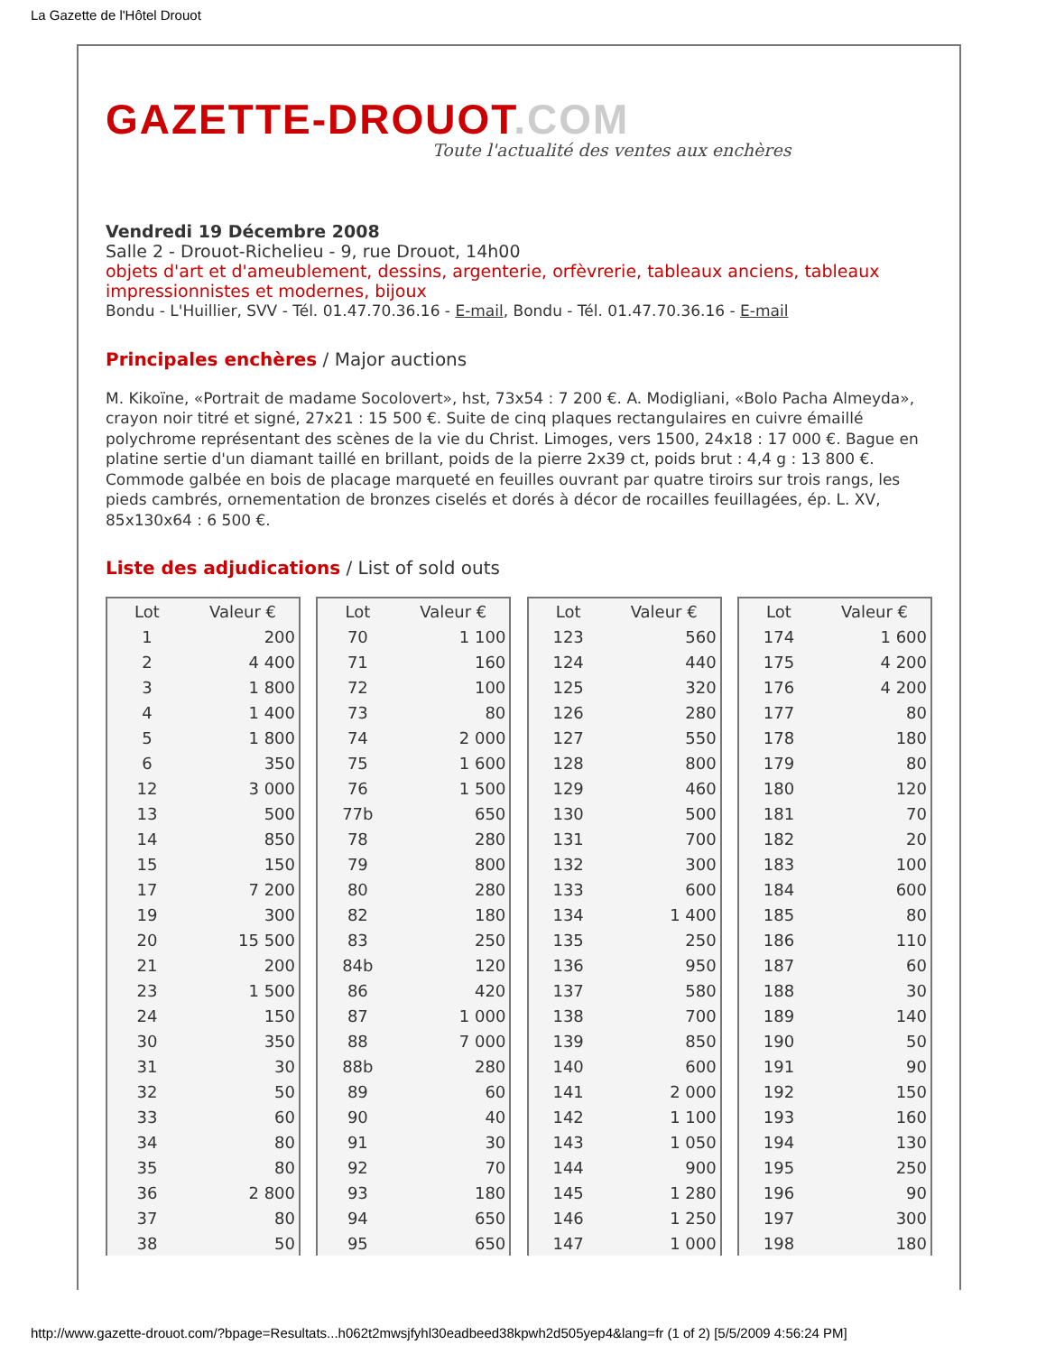La Gazette de l'Hôtel Drouot
GAZETTE-DROUOT.COM
Toute l'actualité des ventes aux enchères
Vendredi 19 Décembre 2008
Salle 2 - Drouot-Richelieu - 9, rue Drouot, 14h00
objets d'art et d'ameublement, dessins, argenterie, orfèvrerie, tableaux anciens, tableaux impressionnistes et modernes, bijoux
Bondu - L'Huillier, SVV - Tél. 01.47.70.36.16 - E-mail, Bondu - Tél. 01.47.70.36.16 - E-mail
Principales enchères / Major auctions
M. Kikoïne, «Portrait de madame Socolovert», hst, 73x54 : 7 200 €. A. Modigliani, «Bolo Pacha Almeyda», crayon noir titré et signé, 27x21 : 15 500 €. Suite de cinq plaques rectangulaires en cuivre émaillé polychrome représentant des scènes de la vie du Christ. Limoges, vers 1500, 24x18 : 17 000 €. Bague en platine sertie d'un diamant taillé en brillant, poids de la pierre 2x39 ct, poids brut : 4,4 g : 13 800 €. Commode galbée en bois de placage marqueté en feuilles ouvrant par quatre tiroirs sur trois rangs, les pieds cambrés, ornementation de bronzes ciselés et dorés à décor de rocailles feuillagées, ép. L. XV, 85x130x64 : 6 500 €.
Liste des adjudications / List of sold outs
| Lot | Valeur € |
| --- | --- |
| 1 | 200 |
| 2 | 4 400 |
| 3 | 1 800 |
| 4 | 1 400 |
| 5 | 1 800 |
| 6 | 350 |
| 12 | 3 000 |
| 13 | 500 |
| 14 | 850 |
| 15 | 150 |
| 17 | 7 200 |
| 19 | 300 |
| 20 | 15 500 |
| 21 | 200 |
| 23 | 1 500 |
| 24 | 150 |
| 30 | 350 |
| 31 | 30 |
| 32 | 50 |
| 33 | 60 |
| 34 | 80 |
| 35 | 80 |
| 36 | 2 800 |
| 37 | 80 |
| 38 | 50 |
| Lot | Valeur € |
| --- | --- |
| 70 | 1 100 |
| 71 | 160 |
| 72 | 100 |
| 73 | 80 |
| 74 | 2 000 |
| 75 | 1 600 |
| 76 | 1 500 |
| 77b | 650 |
| 78 | 280 |
| 79 | 800 |
| 80 | 280 |
| 82 | 180 |
| 83 | 250 |
| 84b | 120 |
| 86 | 420 |
| 87 | 1 000 |
| 88 | 7 000 |
| 88b | 280 |
| 89 | 60 |
| 90 | 40 |
| 91 | 30 |
| 92 | 70 |
| 93 | 180 |
| 94 | 650 |
| 95 | 650 |
| Lot | Valeur € |
| --- | --- |
| 123 | 560 |
| 124 | 440 |
| 125 | 320 |
| 126 | 280 |
| 127 | 550 |
| 128 | 800 |
| 129 | 460 |
| 130 | 500 |
| 131 | 700 |
| 132 | 300 |
| 133 | 600 |
| 134 | 1 400 |
| 135 | 250 |
| 136 | 950 |
| 137 | 580 |
| 138 | 700 |
| 139 | 850 |
| 140 | 600 |
| 141 | 2 000 |
| 142 | 1 100 |
| 143 | 1 050 |
| 144 | 900 |
| 145 | 1 280 |
| 146 | 1 250 |
| 147 | 1 000 |
| Lot | Valeur € |
| --- | --- |
| 174 | 1 600 |
| 175 | 4 200 |
| 176 | 4 200 |
| 177 | 80 |
| 178 | 180 |
| 179 | 80 |
| 180 | 120 |
| 181 | 70 |
| 182 | 20 |
| 183 | 100 |
| 184 | 600 |
| 185 | 80 |
| 186 | 110 |
| 187 | 60 |
| 188 | 30 |
| 189 | 140 |
| 190 | 50 |
| 191 | 90 |
| 192 | 150 |
| 193 | 160 |
| 194 | 130 |
| 195 | 250 |
| 196 | 90 |
| 197 | 300 |
| 198 | 180 |
http://www.gazette-drouot.com/?bpage=Resultats...h062t2mwsjfyhl30eadbeed38kpwh2d505yep4&lang=fr (1 of 2) [5/5/2009 4:56:24 PM]